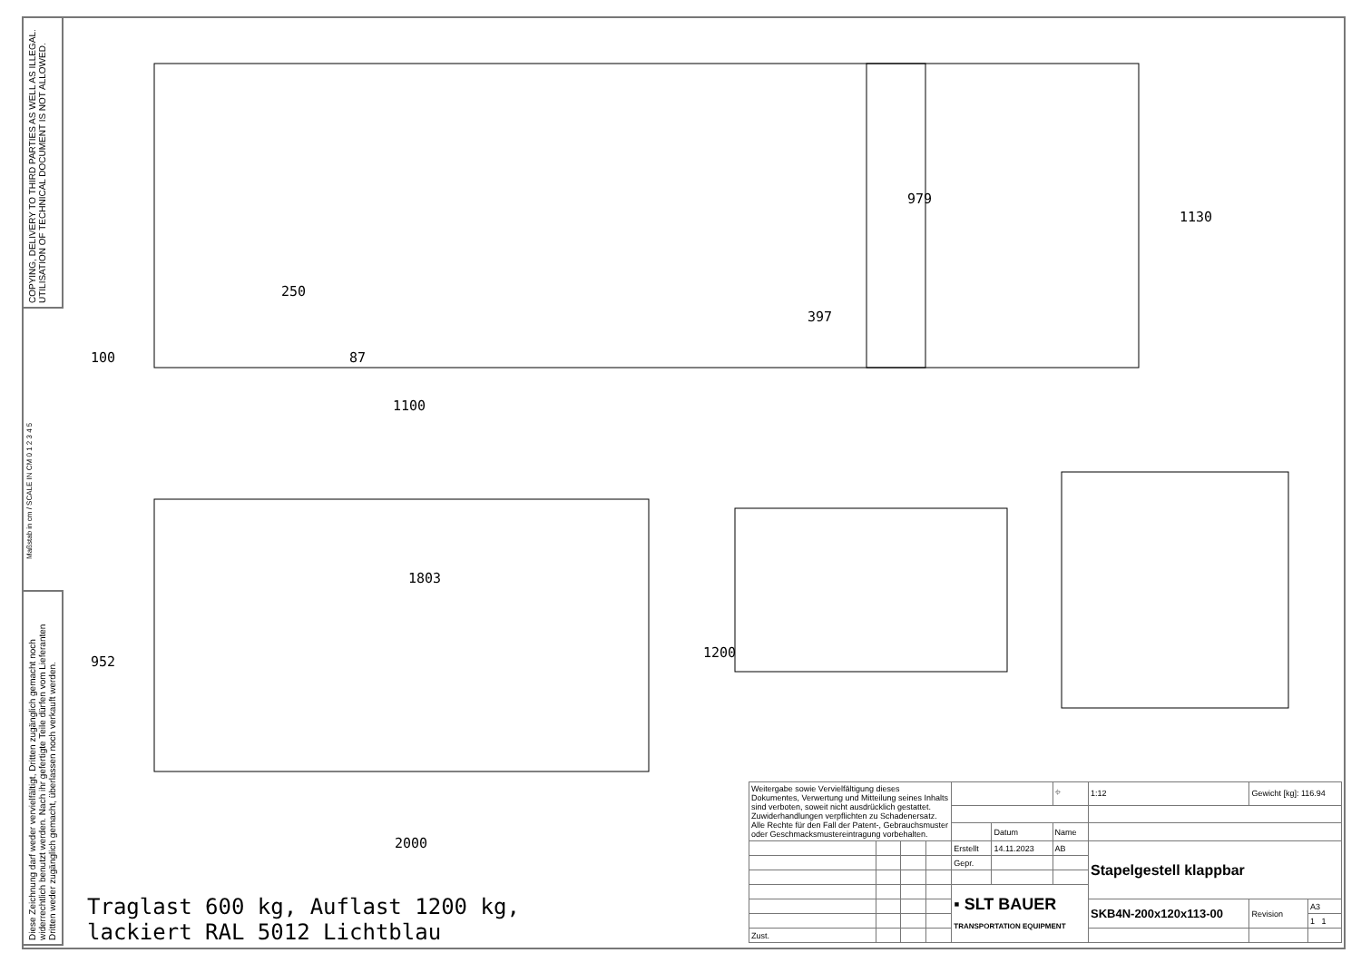COPYING, DELIVERY TO THIRD PARTIES AS WELL AS ILLEGAL. UTILISATION OF TECHNICAL DOCUMENT IS NOT ALLOWED.
Maßstab in cm / SCALE IN CM 0 1 2 3 4 5
Diese Zeichnung darf weder vervielfältigt, Dritten zugänglich gemacht noch widerrechtlich benutzt werden. Nach ihr gefertigte Teile dürfen vom Lieferanten Dritten weder zugänglich gemacht, überlassen noch verkauft werden.
250
100 87
1100
979
1130
397
1803
952
1200
2000
Traglast 600 kg, Auflast 1200 kg,
lackiert RAL 5012 Lichtblau
| Weitergabe sowie Vervielfältigung dieses Dokumentes, Verwertung und Mitteilung seines Inhalts sind verboten, soweit nicht ausdrücklich gestattet. Zuwiderhandlungen verpflichten zu Schadenersatz. Alle Rechte für den Fall der Patent-, Gebrauchsmuster oder Geschmacksmustereintragung vorbehalten. | | | | | | ⌖ | 1:12 | Gewicht [kg]: 116.94 | |
| | | | | | Datum | Name | | | |
| | | | | Erstellt | 14.11.2023 | AB | Stapelgestell klappbar | | |
| | | | | Gepr. | | | | | |
| | | | | ▪ SLT BAUER TRANSPORTATION EQUIPMENT | | | | | |
| | | | | | | | SKB4N-200x120x113-00 | Revision | A3 |
| | | | | | | | | | 1 1 |
| Zust. | | | | | | | | | |